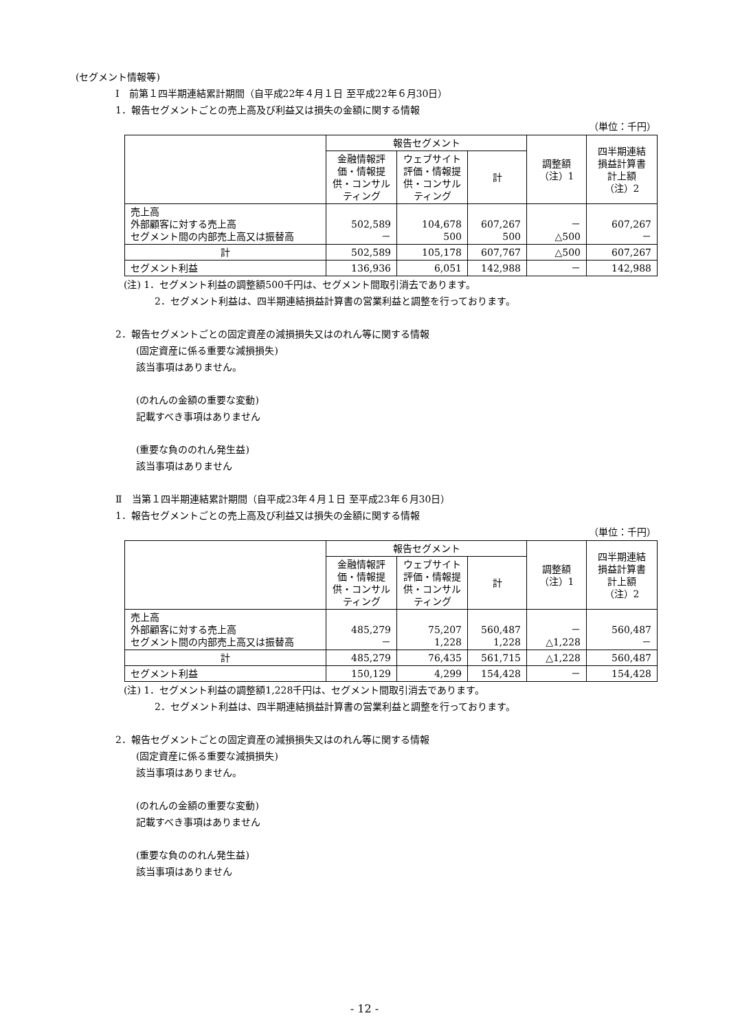(セグメント情報等)
Ⅰ　前第１四半期連結累計期間（自平成22年４月１日 至平成22年６月30日）
1．報告セグメントごとの売上高及び利益又は損失の金額に関する情報
（単位：千円）
| | 報告セグメント | | | 調整額 （注）1 | 四半期連結 損益計算書 計上額 （注）2 |
| --- | --- | --- | --- | --- | --- |
| | 金融情報評価・情報提供・コンサルティング | ウェブサイト評価・情報提供・コンサルティング | 計 | | |
| 売上高 外部顧客に対する売上高 セグメント間の内部売上高又は振替高 | 502,589 － | 104,678 500 | 607,267 500 | － △500 | 607,267 － |
| 計 | 502,589 | 105,178 | 607,767 | △500 | 607,267 |
| セグメント利益 | 136,936 | 6,051 | 142,988 | － | 142,988 |
(注) 1．セグメント利益の調整額500千円は、セグメント間取引消去であります。
2．セグメント利益は、四半期連結損益計算書の営業利益と調整を行っております。
2．報告セグメントごとの固定資産の減損損失又はのれん等に関する情報
(固定資産に係る重要な減損損失)
該当事項はありません。
(のれんの金額の重要な変動)
記載すべき事項はありません
(重要な負ののれん発生益)
該当事項はありません
Ⅱ　当第１四半期連結累計期間（自平成23年４月１日 至平成23年６月30日）
1．報告セグメントごとの売上高及び利益又は損失の金額に関する情報
（単位：千円）
| | 報告セグメント | | | 調整額 （注）1 | 四半期連結 損益計算書 計上額 （注）2 |
| --- | --- | --- | --- | --- | --- |
| | 金融情報評価・情報提供・コンサルティング | ウェブサイト評価・情報提供・コンサルティング | 計 | | |
| 売上高 外部顧客に対する売上高 セグメント間の内部売上高又は振替高 | 485,279 － | 75,207 1,228 | 560,487 1,228 | － △1,228 | 560,487 － |
| 計 | 485,279 | 76,435 | 561,715 | △1,228 | 560,487 |
| セグメント利益 | 150,129 | 4,299 | 154,428 | － | 154,428 |
(注) 1．セグメント利益の調整額1,228千円は、セグメント間取引消去であります。
2．セグメント利益は、四半期連結損益計算書の営業利益と調整を行っております。
2．報告セグメントごとの固定資産の減損損失又はのれん等に関する情報
(固定資産に係る重要な減損損失)
該当事項はありません。
(のれんの金額の重要な変動)
記載すべき事項はありません
(重要な負ののれん発生益)
該当事項はありません
- 12 -